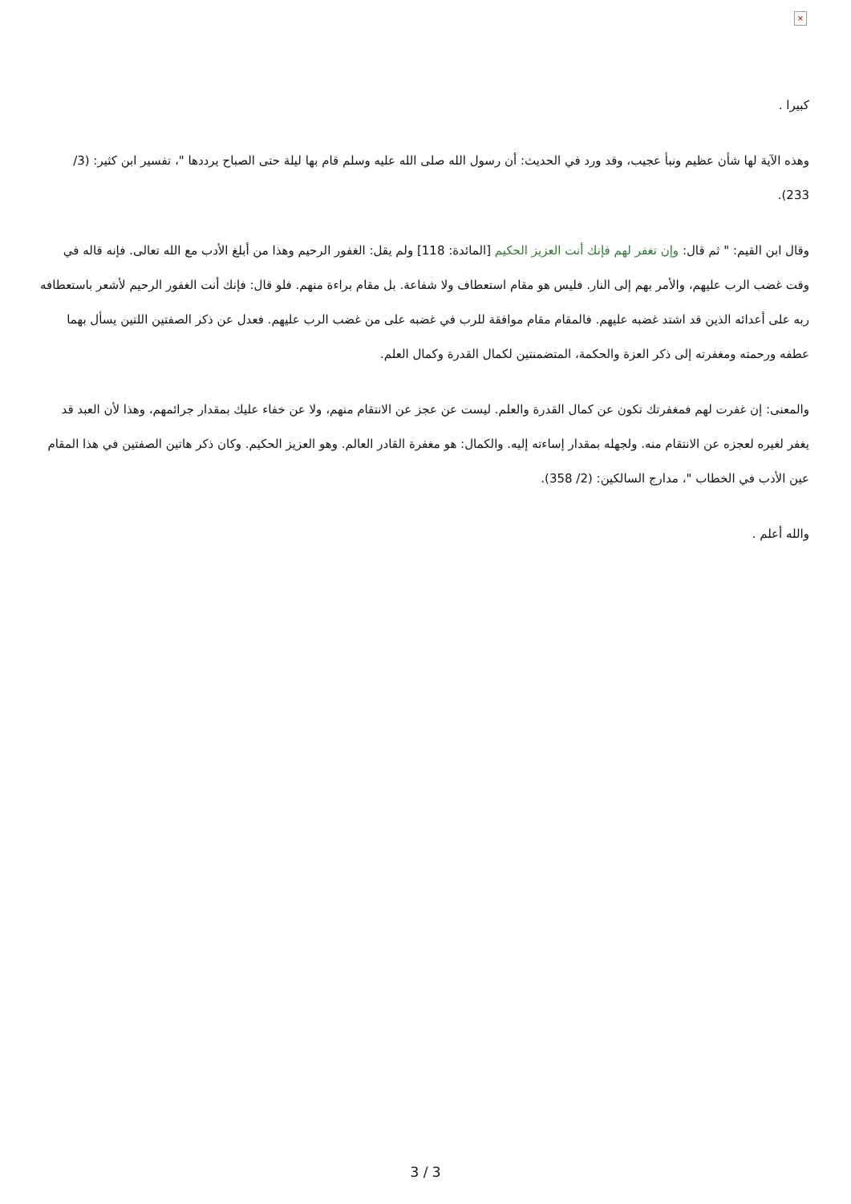×
كبيرا .
وهذه الآية لها شأن عظيم ونبأ عجيب، وقد ورد في الحديث: أن رسول الله صلى الله عليه وسلم قام بها ليلة حتى الصباح يرددها "، تفسير ابن كثير: (3/ 233).
وقال ابن القيم: " ثم قال: وإن تغفر لهم فإنك أنت العزيز الحكيم [المائدة: 118] ولم يقل: الغفور الرحيم وهذا من أبلغ الأدب مع الله تعالى. فإنه قاله في وقت غضب الرب عليهم، والأمر بهم إلى النار. فليس هو مقام استعطاف ولا شفاعة. بل مقام براءة منهم. فلو قال: فإنك أنت الغفور الرحيم لأشعر باستعطافه ربه على أعدائه الذين قد اشتد غضبه عليهم. فالمقام مقام موافقة للرب في غضبه على من غضب الرب عليهم. فعدل عن ذكر الصفتين اللتين يسأل بهما عطفه ورحمته ومغفرته إلى ذكر العزة والحكمة، المتضمنتين لكمال القدرة وكمال العلم.
والمعنى: إن غفرت لهم فمغفرتك تكون عن كمال القدرة والعلم. ليست عن عجز عن الانتقام منهم، ولا عن خفاء عليك بمقدار جرائمهم، وهذا لأن العبد قد يغفر لغيره لعجزه عن الانتقام منه. ولجهله بمقدار إساءته إليه. والكمال: هو مغفرة القادر العالم. وهو العزيز الحكيم. وكان ذكر هاتين الصفتين في هذا المقام عين الأدب في الخطاب "، مدارج السالكين: (2/ 358).
والله أعلم .
3 / 3